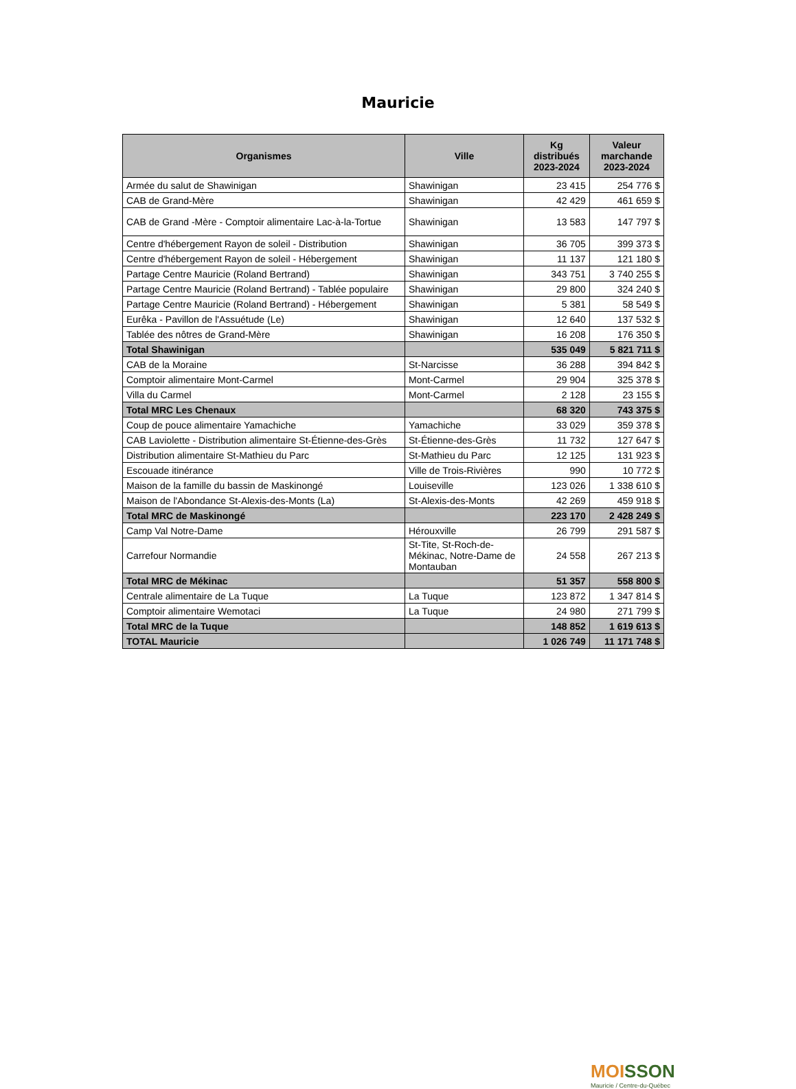Mauricie
| Organismes | Ville | Kg distribués 2023-2024 | Valeur marchande 2023-2024 |
| --- | --- | --- | --- |
| Armée du salut de Shawinigan | Shawinigan | 23 415 | 254 776 $ |
| CAB de Grand-Mère | Shawinigan | 42 429 | 461 659 $ |
| CAB de Grand -Mère - Comptoir alimentaire Lac-à-la-Tortue | Shawinigan | 13 583 | 147 797 $ |
| Centre d'hébergement Rayon de soleil - Distribution | Shawinigan | 36 705 | 399 373 $ |
| Centre d'hébergement Rayon de soleil - Hébergement | Shawinigan | 11 137 | 121 180 $ |
| Partage Centre Mauricie (Roland Bertrand) | Shawinigan | 343 751 | 3 740 255 $ |
| Partage Centre Mauricie (Roland Bertrand) - Tablée populaire | Shawinigan | 29 800 | 324 240 $ |
| Partage Centre Mauricie (Roland Bertrand) - Hébergement | Shawinigan | 5 381 | 58 549 $ |
| Eurêka - Pavillon de l'Assuétude (Le) | Shawinigan | 12 640 | 137 532 $ |
| Tablée des nôtres de Grand-Mère | Shawinigan | 16 208 | 176 350 $ |
| Total Shawinigan | | 535 049 | 5 821 711 $ |
| CAB de la Moraine | St-Narcisse | 36 288 | 394 842 $ |
| Comptoir alimentaire Mont-Carmel | Mont-Carmel | 29 904 | 325 378 $ |
| Villa du Carmel | Mont-Carmel | 2 128 | 23 155 $ |
| Total MRC Les Chenaux | | 68 320 | 743 375 $ |
| Coup de pouce alimentaire Yamachiche | Yamachiche | 33 029 | 359 378 $ |
| CAB Laviolette - Distribution alimentaire St-Étienne-des-Grès | St-Étienne-des-Grès | 11 732 | 127 647 $ |
| Distribution alimentaire St-Mathieu du Parc | St-Mathieu du Parc | 12 125 | 131 923 $ |
| Escouade itinérance | Ville de Trois-Rivières | 990 | 10 772 $ |
| Maison de la famille du bassin de Maskinongé | Louiseville | 123 026 | 1 338 610 $ |
| Maison de l'Abondance St-Alexis-des-Monts (La) | St-Alexis-des-Monts | 42 269 | 459 918 $ |
| Total MRC de Maskinongé | | 223 170 | 2 428 249 $ |
| Camp Val Notre-Dame | Hérouxville | 26 799 | 291 587 $ |
| Carrefour Normandie | St-Tite, St-Roch-de-Mékinac, Notre-Dame de Montauban | 24 558 | 267 213 $ |
| Total MRC de Mékinac | | 51 357 | 558 800 $ |
| Centrale alimentaire de La Tuque | La Tuque | 123 872 | 1 347 814 $ |
| Comptoir alimentaire Wemotaci | La Tuque | 24 980 | 271 799 $ |
| Total MRC de la Tuque | | 148 852 | 1 619 613 $ |
| TOTAL Mauricie | | 1 026 749 | 11 171 748 $ |
MOI SSON
Mauricie / Centre-du-Québec